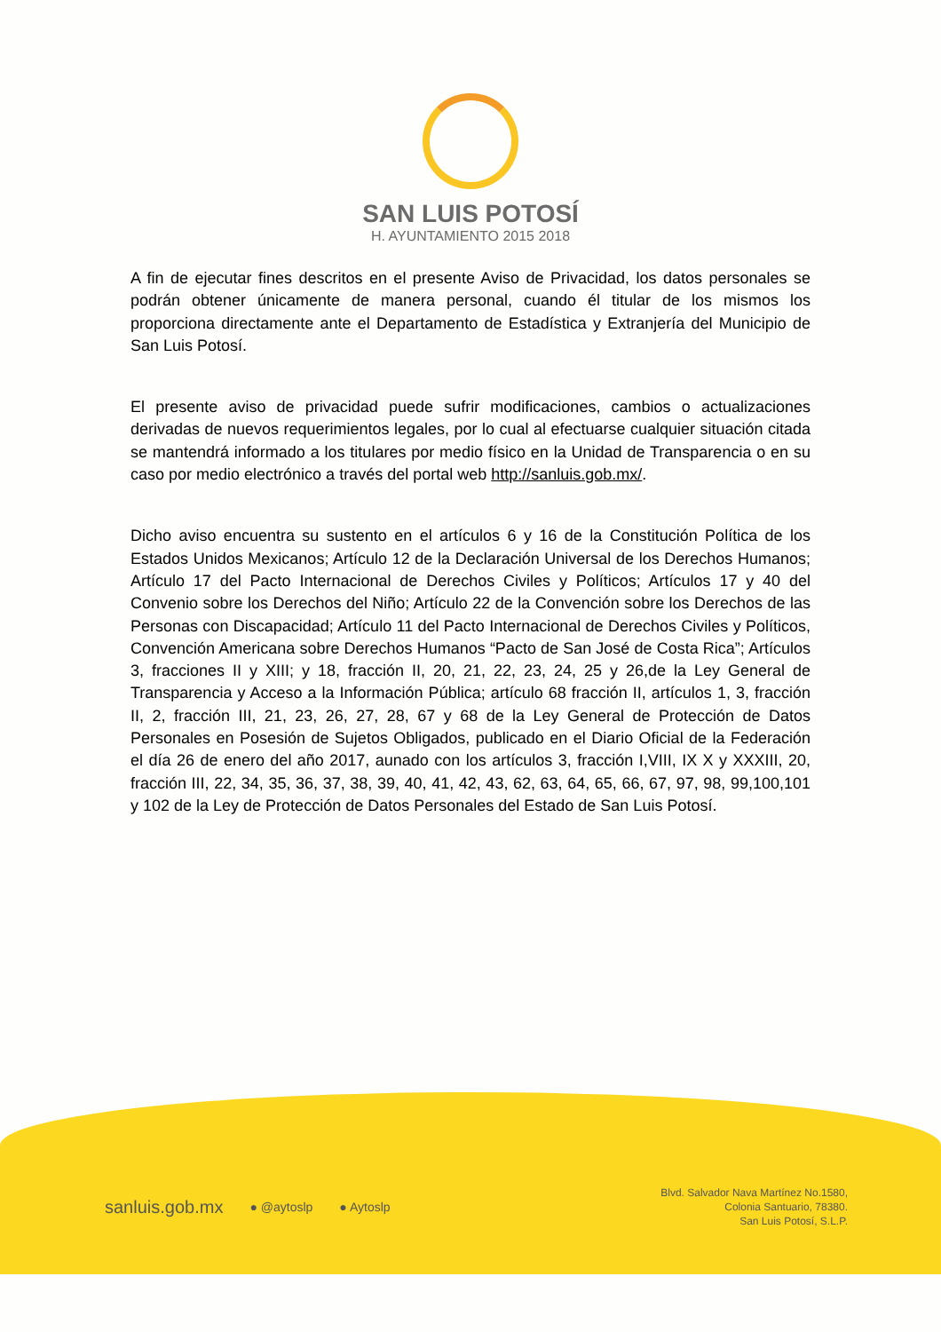SAN LUIS POTOSÍ
H. AYUNTAMIENTO 2015 2018
A fin de ejecutar fines descritos en el presente Aviso de Privacidad, los datos personales se podrán obtener únicamente de manera personal, cuando él titular de los mismos los proporciona directamente ante el Departamento de Estadística y Extranjería del Municipio de San Luis Potosí.
El presente aviso de privacidad puede sufrir modificaciones, cambios o actualizaciones derivadas de nuevos requerimientos legales, por lo cual al efectuarse cualquier situación citada se mantendrá informado a los titulares por medio físico en la Unidad de Transparencia o en su caso por medio electrónico a través del portal web http://sanluis.gob.mx/.
Dicho aviso encuentra su sustento en el artículos 6 y 16 de la Constitución Política de los Estados Unidos Mexicanos; Artículo 12 de la Declaración Universal de los Derechos Humanos; Artículo 17 del Pacto Internacional de Derechos Civiles y Políticos; Artículos 17 y 40 del Convenio sobre los Derechos del Niño; Artículo 22 de la Convención sobre los Derechos de las Personas con Discapacidad; Artículo 11 del Pacto Internacional de Derechos Civiles y Políticos, Convención Americana sobre Derechos Humanos “Pacto de San José de Costa Rica”; Artículos 3, fracciones II y XIII; y 18, fracción II, 20, 21, 22, 23, 24, 25 y 26,de la Ley General de Transparencia y Acceso a la Información Pública; artículo 68 fracción II, artículos 1, 3, fracción II, 2, fracción III, 21, 23, 26, 27, 28, 67 y 68 de la Ley General de Protección de Datos Personales en Posesión de Sujetos Obligados, publicado en el Diario Oficial de la Federación el día 26 de enero del año 2017, aunado con los artículos 3, fracción I,VIII, IX X y XXXIII, 20, fracción III, 22, 34, 35, 36, 37, 38, 39, 40, 41, 42, 43, 62, 63, 64, 65, 66, 67, 97, 98, 99,100,101 y 102 de la Ley de Protección de Datos Personales del Estado de San Luis Potosí.
sanluis.gob.mx ● @aytoslp ● Aytoslp
Blvd. Salvador Nava Martínez No.1580,
Colonia Santuario, 78380.
San Luis Potosí, S.L.P.